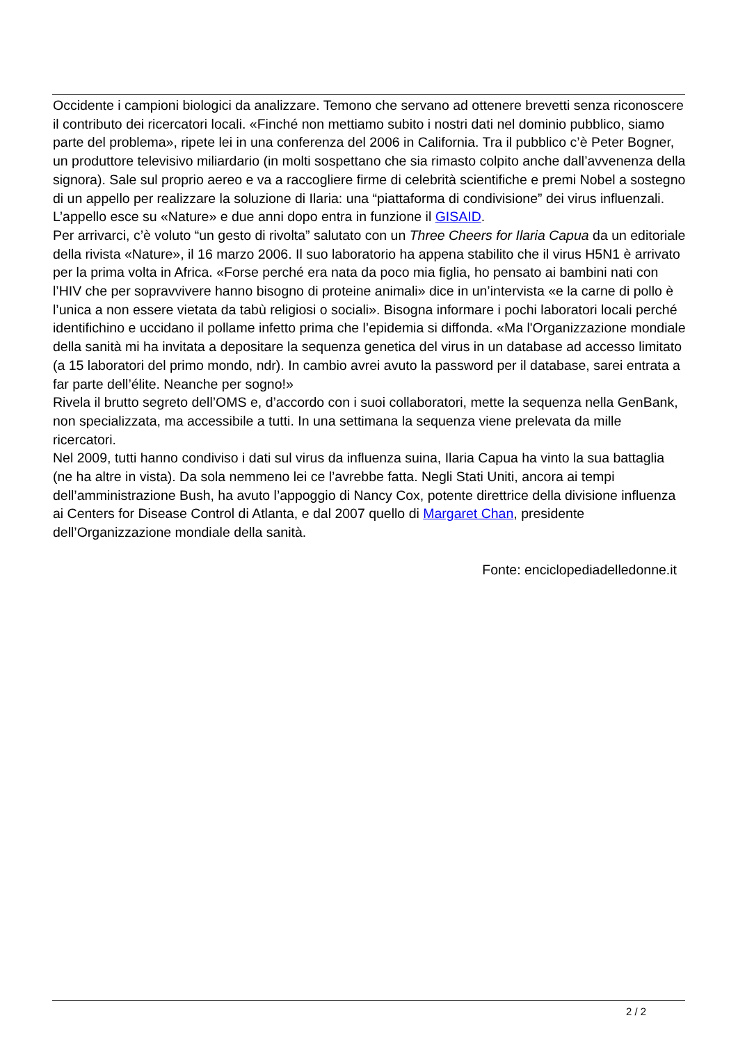Occidente i campioni biologici da analizzare. Temono che servano ad ottenere brevetti senza riconoscere il contributo dei ricercatori locali. «Finché non mettiamo subito i nostri dati nel dominio pubblico, siamo parte del problema», ripete lei in una conferenza del 2006 in California. Tra il pubblico c’è Peter Bogner, un produttore televisivo miliardario (in molti sospettano che sia rimasto colpito anche dall’avvenenza della signora). Sale sul proprio aereo e va a raccogliere firme di celebrità scientifiche e premi Nobel a sostegno di un appello per realizzare la soluzione di Ilaria: una “piattaforma di condivisione” dei virus influenzali. L’appello esce su «Nature» e due anni dopo entra in funzione il GISAID.
Per arrivarci, c’è voluto “un gesto di rivolta” salutato con un Three Cheers for Ilaria Capua da un editoriale della rivista «Nature», il 16 marzo 2006. Il suo laboratorio ha appena stabilito che il virus H5N1 è arrivato per la prima volta in Africa. «Forse perché era nata da poco mia figlia, ho pensato ai bambini nati con l’HIV che per sopravvivere hanno bisogno di proteine animali» dice in un’intervista «e la carne di pollo è l’unica a non essere vietata da tabù religiosi o sociali». Bisogna informare i pochi laboratori locali perché identifichino e uccidano il pollame infetto prima che l’epidemia si diffonda. «Ma l'Organizzazione mondiale della sanità mi ha invitata a depositare la sequenza genetica del virus in un database ad accesso limitato (a 15 laboratori del primo mondo, ndr). In cambio avrei avuto la password per il database, sarei entrata a far parte dell’élite. Neanche per sogno!»
Rivela il brutto segreto dell’OMS e, d’accordo con i suoi collaboratori, mette la sequenza nella GenBank, non specializzata, ma accessibile a tutti. In una settimana la sequenza viene prelevata da mille ricercatori.
Nel 2009, tutti hanno condiviso i dati sul virus da influenza suina, Ilaria Capua ha vinto la sua battaglia (ne ha altre in vista). Da sola nemmeno lei ce l’avrebbe fatta. Negli Stati Uniti, ancora ai tempi dell’amministrazione Bush, ha avuto l’appoggio di Nancy Cox, potente direttrice della divisione influenza ai Centers for Disease Control di Atlanta, e dal 2007 quello di Margaret Chan, presidente dell’Organizzazione mondiale della sanità.
Fonte: enciclopediadelledonne.it
2 / 2